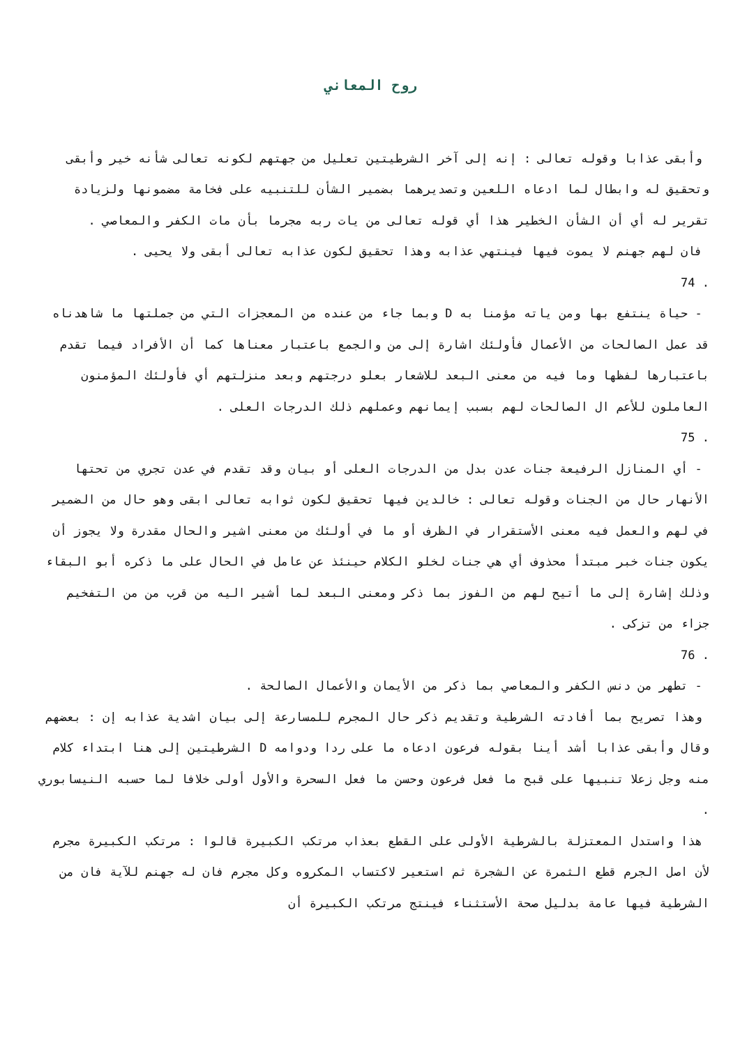روح المعاني
وأبقى عذابا وقوله تعالى : إنه إلى آخر الشرطيتين تعليل من جهتهم لكونه تعالى شأنه خير وأبقى وتحقيق له وابطال لما ادعاه اللعين وتصديرهما بضمير الشأن للتنبيه على فخامة مضمونها ولزيادة تقرير له أي أن الشأن الخطير هذا أي قوله تعالى من يات ربه مجرما بأن مات الكفر والمعاصي .
فان لهم جهنم لا يموت فيها فينتهي عذابه وهذا تحقيق لكون عذابه تعالى أبقى ولا يحيى .
74 .
- حياة ينتفع بها ومن ياته مؤمنا به D وبما جاء من عنده من المعجزات التي من جملتها ما شاهدناه قد عمل الصالحات من الأعمال فأولئك اشارة إلى من والجمع باعتبار معناها كما أن الأفراد فيما تقدم باعتبارها لفظها وما فيه من معنى البعد للاشعار بعلو درجتهم وبعد منزلتهم أي فأولئك المؤمنون العاملون للأعم ال الصالحات لهم بسبب إيمانهم وعملهم ذلك الدرجات العلى .
75 .
- أي المنازل الرفيعة جنات عدن بدل من الدرجات العلى أو بيان وقد تقدم في عدن تجري من تحتها الأنهار حال من الجنات وقوله تعالى : خالدين فيها تحقيق لكون ثوابه تعالى ابقى وهو حال من الضمير في لهم والعمل فيه معنى الأستقرار في الظرف أو ما في أولئك من معنى اشير والحال مقدرة ولا يجوز أن يكون جنات خبر مبتدأ محذوف أي هي جنات لخلو الكلام حينئذ عن عامل في الحال على ما ذكره أبو البقاء وذلك إشارة إلى ما أتيح لهم من الفوز بما ذكر ومعنى البعد لما أشير اليه من قرب من من التفخيم جزاء من تزكى .
76 .
- تطهر من دنس الكفر والمعاصي بما ذكر من الأيمان والأعمال الصالحة .
وهذا تصريح بما أفادته الشرطية وتقديم ذكر حال المجرم للمسارعة إلى بيان اشدية عذابه إن : بعضهم وقال وأبقى عذابا أشد أينا بقوله فرعون ادعاه ما على ردا ودوامه D الشرطيتين إلى هنا ابتداء كلام منه وجل زعلا تنبيها على قبح ما فعل فرعون وحسن ما فعل السحرة والأول أولى خلافا لما حسبه النيسابوري .
هذا واستدل المعتزلة بالشرطية الأولى على القطع بعذاب مرتكب الكبيرة قالوا : مرتكب الكبيرة مجرم لأن اصل الجرم قطع الثمرة عن الشجرة ثم استعير لاكتساب المكروه وكل مجرم فان له جهنم للآية فان من الشرطية فيها عامة بدليل صحة الأستثناء فينتج مرتكب الكبيرة أن